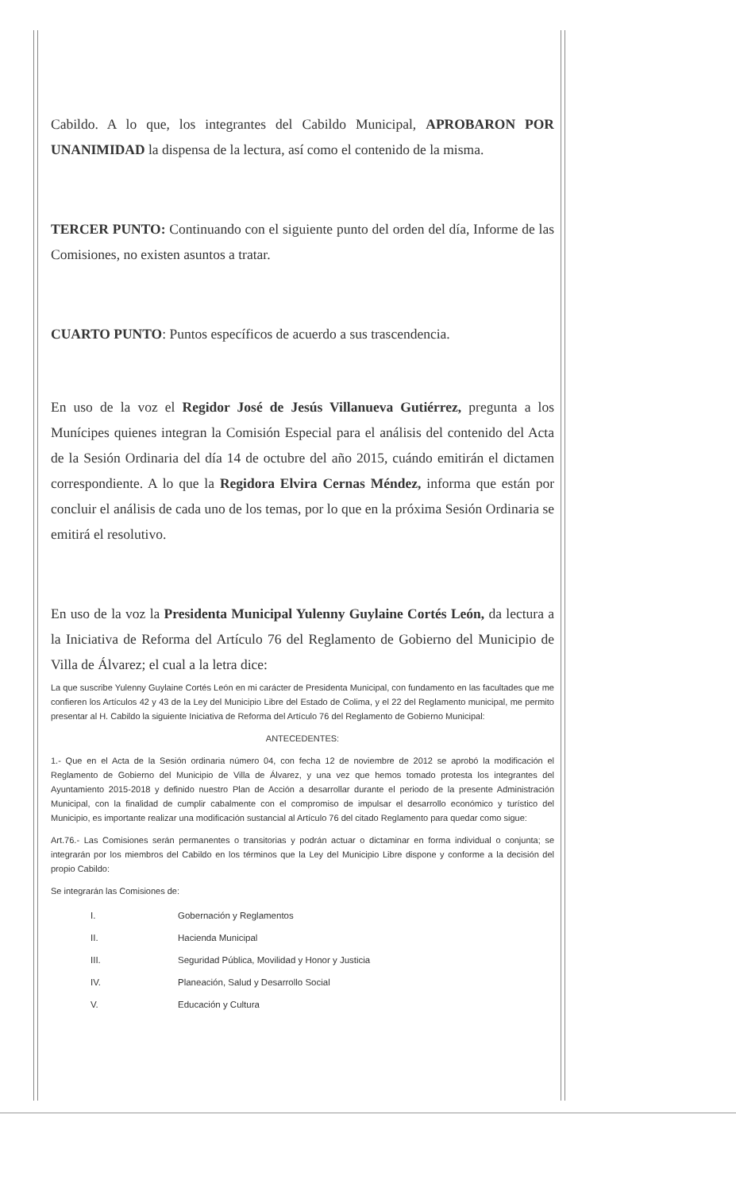Cabildo. A lo que, los integrantes del Cabildo Municipal, APROBARON POR UNANIMIDAD la dispensa de la lectura, así como el contenido de la misma.
TERCER PUNTO: Continuando con el siguiente punto del orden del día, Informe de las Comisiones, no existen asuntos a tratar.
CUARTO PUNTO: Puntos específicos de acuerdo a sus trascendencia.
En uso de la voz el Regidor José de Jesús Villanueva Gutiérrez, pregunta a los Munícipes quienes integran la Comisión Especial para el análisis del contenido del Acta de la Sesión Ordinaria del día 14 de octubre del año 2015, cuándo emitirán el dictamen correspondiente. A lo que la Regidora Elvira Cernas Méndez, informa que están por concluir el análisis de cada uno de los temas, por lo que en la próxima Sesión Ordinaria se emitirá el resolutivo.
En uso de la voz la Presidenta Municipal Yulenny Guylaine Cortés León, da lectura a la Iniciativa de Reforma del Artículo 76 del Reglamento de Gobierno del Municipio de Villa de Álvarez; el cual a la letra dice:
La que suscribe Yulenny Guylaine Cortés León en mi carácter de Presidenta Municipal, con fundamento en las facultades que me confieren los Artículos 42 y 43 de la Ley del Municipio Libre del Estado de Colima, y el 22 del Reglamento municipal, me permito presentar al H. Cabildo la siguiente Iniciativa de Reforma del Artículo 76 del Reglamento de Gobierno Municipal:
ANTECEDENTES:
1.- Que en el Acta de la Sesión ordinaria número 04, con fecha 12 de noviembre de 2012 se aprobó la modificación el Reglamento de Gobierno del Municipio de Villa de Álvarez, y una vez que hemos tomado protesta los integrantes del Ayuntamiento 2015-2018 y definido nuestro Plan de Acción a desarrollar durante el periodo de la presente Administración Municipal, con la finalidad de cumplir cabalmente con el compromiso de impulsar el desarrollo económico y turístico del Municipio, es importante realizar una modificación sustancial al Artículo 76 del citado Reglamento para quedar como sigue:
Art.76.- Las Comisiones serán permanentes o transitorias y podrán actuar o dictaminar en forma individual o conjunta; se integrarán por los miembros del Cabildo en los términos que la Ley del Municipio Libre dispone y conforme a la decisión del propio Cabildo:
Se integrarán las Comisiones de:
I. Gobernación y Reglamentos
II. Hacienda Municipal
III. Seguridad Pública, Movilidad y Honor y Justicia
IV. Planeación, Salud y Desarrollo Social
V. Educación y Cultura